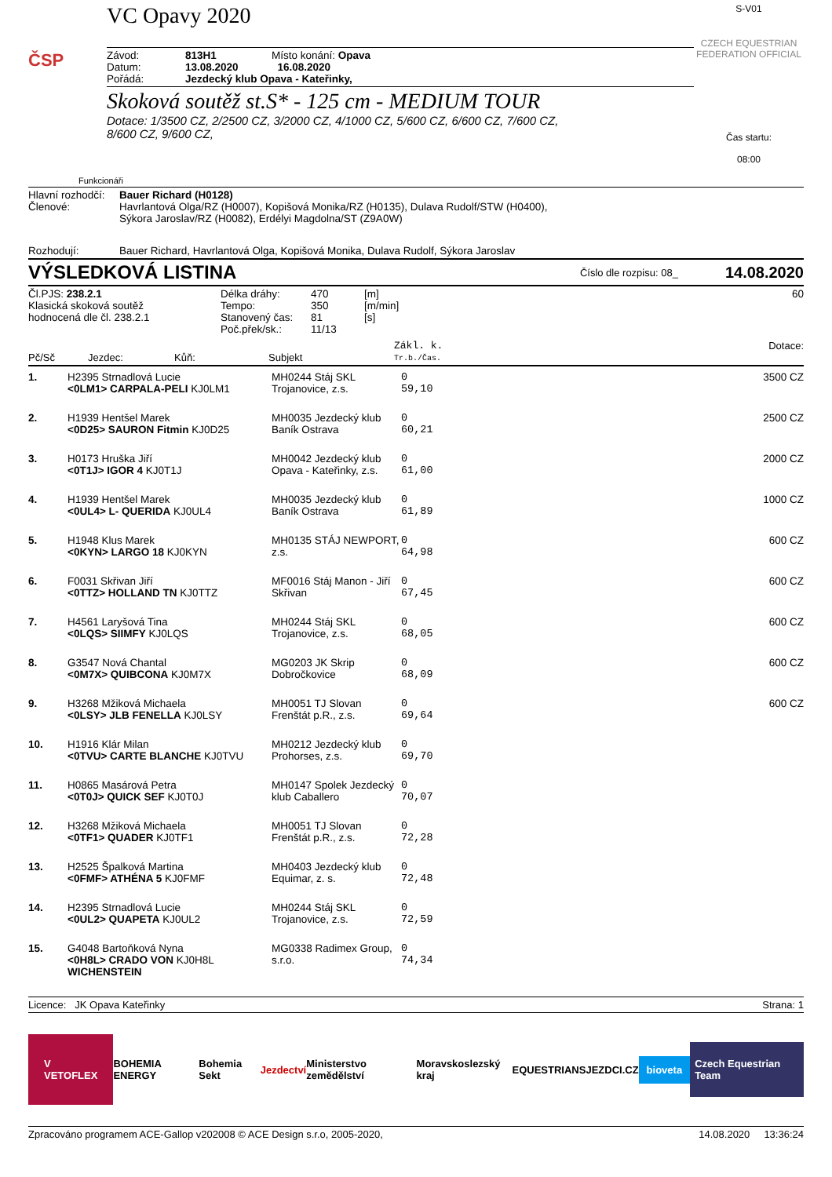ČSP
VC Opavy 2020
| Závod: | 813H1 | Místo konání: Opava |
| Datum: | 13.08.2020 | 16.08.2020 |
| Pořádá: | Jezdecký klub Opava - Kateřinky, | |
Skoková soutěž st.S* - 125 cm - MEDIUM TOUR
Dotace: 1/3500 CZ, 2/2500 CZ, 3/2000 CZ, 4/1000 CZ, 5/600 CZ, 6/600 CZ, 7/600 CZ,
8/600 CZ, 9/600 CZ,
S-V01
CZECH EQUESTRIAN FEDERATION OFFICIAL
Čas startu:
08:00
Funkcionáři
| Hlavní rozhodčí: | Bauer Richard (H0128) |
| Členové: | Havrlantová Olga/RZ (H0007), Kopišová Monika/RZ (H0135), Dulava Rudolf/STW (H0400), Sýkora Jaroslav/RZ (H0082), Erdélyi Magdolna/ST (Z9A0W) |
| Rozhodují: | Bauer Richard, Havrlantová Olga, Kopišová Monika, Dulava Rudolf, Sýkora Jaroslav |
VÝSLEDKOVÁ LISTINA Číslo dle rozpisu: 08_ 14.08.2020
| Čl.PJS: 238.2.1 Klasická skoková soutěž hodnocená dle čl. 238.2.1 | Délka dráhy: Tempo: Stanovený čas: Poč.přek/sk.: | 470 350 81 11/13 | [m] [m/min] [s] | 60 |
| Pč/Sč | Jezdec: | Kůň: | Subjekt | Zákl. k. Tr.b./Čas. | Dotace: |
| 1. | H2395 Strnadlová Lucie <0LM1> CARPALA-PELI KJ0LM1 | MH0244 Stáj SKL Trojanovice, z.s. | 0 59,10 | 3500 CZ |
| 2. | H1939 Hentšel Marek <0D25> SAURON Fitmin KJ0D25 | MH0035 Jezdecký klub Baník Ostrava | 0 60,21 | 2500 CZ |
| 3. | H0173 Hruška Jiří <0T1J> IGOR 4 KJ0T1J | MH0042 Jezdecký klub Opava - Kateřinky, z.s. | 0 61,00 | 2000 CZ |
| 4. | H1939 Hentšel Marek <0UL4> L- QUERIDA KJ0UL4 | MH0035 Jezdecký klub Baník Ostrava | 0 61,89 | 1000 CZ |
| 5. | H1948 Klus Marek <0KYN> LARGO 18 KJ0KYN | MH0135 STÁJ NEWPORT, z.s. | 0 64,98 | 600 CZ |
| 6. | F0031 Skřivan Jiří <0TTZ> HOLLAND TN KJ0TTZ | MF0016 Stáj Manon - Jiří Skřivan | 0 67,45 | 600 CZ |
| 7. | H4561 Laryšová Tina <0LQS> SIIMFY KJ0LQS | MH0244 Stáj SKL Trojanovice, z.s. | 0 68,05 | 600 CZ |
| 8. | G3547 Nová Chantal <0M7X> QUIBCONA KJ0M7X | MG0203 JK Skrip Dobročkovice | 0 68,09 | 600 CZ |
| 9. | H3268 Mžiková Michaela <0LSY> JLB FENELLA KJ0LSY | MH0051 TJ Slovan Frenštát p.R., z.s. | 0 69,64 | 600 CZ |
| 10. | H1916 Klár Milan <0TVU> CARTE BLANCHE KJ0TVU | MH0212 Jezdecký klub Prohorses, z.s. | 0 69,70 | |
| 11. | H0865 Masárová Petra <0T0J> QUICK SEF KJ0T0J | MH0147 Spolek Jezdecký klub Caballero | 0 70,07 | |
| 12. | H3268 Mžiková Michaela <0TF1> QUADER KJ0TF1 | MH0051 TJ Slovan Frenštát p.R., z.s. | 0 72,28 | |
| 13. | H2525 Špalková Martina <0FMF> ATHÉNA 5 KJ0FMF | MH0403 Jezdecký klub Equimar, z. s. | 0 72,48 | |
| 14. | H2395 Strnadlová Lucie <0UL2> QUAPETA KJ0UL2 | MH0244 Stáj SKL Trojanovice, z.s. | 0 72,59 | |
| 15. | G4048 Bartoňková Nyna <0H8L> CRADO VON KJ0H8L WICHENSTEIN | MG0338 Radimex Group, s.r.o. | 0 74,34 | |
Licence: JK Opava Kateřinky Strana: 1
V
VETOFLEX BOHEMIA ENERGY Bohemia Sekt Jezdectví Ministerstvo zemědělství Moravskoslezský kraj EQUESTRIANS JEZDCI.CZ bioveta Czech Equestrian Team
Zpracováno programem ACE-Gallop v202008 © ACE Design s.r.o, 2005-2020, 14.08.2020 13:36:24